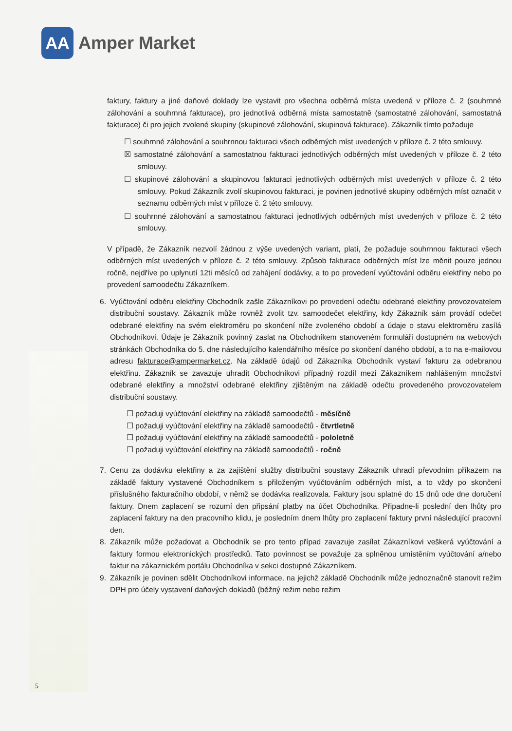AA
Amper Market
faktury, faktury a jiné daňové doklady lze vystavit pro všechna odběrná místa uvedená v příloze č. 2 (souhrnné zálohování a souhrnná fakturace), pro jednotlivá odběrná místa samostatně (samostatné zálohování, samostatná fakturace) či pro jejich zvolené skupiny (skupinové zálohování, skupinová fakturace). Zákazník tímto požaduje
☐ souhrnné zálohování a souhrnnou fakturaci všech odběrných míst uvedených v příloze č. 2 této smlouvy.
☒ samostatné zálohování a samostatnou fakturaci jednotlivých odběrných míst uvedených v příloze č. 2 této smlouvy.
☐ skupinové zálohování a skupinovou fakturaci jednotlivých odběrných míst uvedených v příloze č. 2 této smlouvy. Pokud Zákazník zvolí skupinovou fakturaci, je povinen jednotlivé skupiny odběrných míst označit v seznamu odběrných míst v příloze č. 2 této smlouvy.
☐ souhrnné zálohování a samostatnou fakturaci jednotlivých odběrných míst uvedených v příloze č. 2 této smlouvy.
V případě, že Zákazník nezvolí žádnou z výše uvedených variant, platí, že požaduje souhrnnou fakturaci všech odběrných míst uvedených v příloze č. 2 této smlouvy. Způsob fakturace odběrných míst lze měnit pouze jednou ročně, nejdříve po uplynutí 12ti měsíců od zahájení dodávky, a to po provedení vyúčtování odběru elektřiny nebo po provedení samoodečtu Zákazníkem.
6. Vyúčtování odběru elektřiny Obchodník zašle Zákazníkovi po provedení odečtu odebrané elektřiny provozovatelem distribuční soustavy. Zákazník může rovněž zvolit tzv. samoodečet elektřiny, kdy Zákazník sám provádí odečet odebrané elektřiny na svém elektroměru po skončení níže zvoleného období a údaje o stavu elektroměru zasílá Obchodníkovi. Údaje je Zákazník povinný zaslat na Obchodníkem stanoveném formuláři dostupném na webových stránkách Obchodníka do 5. dne následujícího kalendářního měsíce po skončení daného období, a to na e-mailovou adresu fakturace@ampermarket.cz. Na základě údajů od Zákazníka Obchodník vystaví fakturu za odebranou elektřinu. Zákazník se zavazuje uhradit Obchodníkovi případný rozdíl mezi Zákazníkem nahlášeným množství odebrané elektřiny a množství odebrané elektřiny zjištěným na základě odečtu provedeného provozovatelem distribuční soustavy.
☐ požaduji vyúčtování elektřiny na základě samoodečtů - měsíčně
☐ požaduji vyúčtování elektřiny na základě samoodečtů - čtvrtletně
☐ požaduji vyúčtování elektřiny na základě samoodečtů - pololetně
☐ požaduji vyúčtování elektřiny na základě samoodečtů - ročně
7. Cenu za dodávku elektřiny a za zajištění služby distribuční soustavy Zákazník uhradí převodním příkazem na základě faktury vystavené Obchodníkem s přiloženým vyúčtováním odběrných míst, a to vždy po skončení příslušného fakturačního období, v němž se dodávka realizovala. Faktury jsou splatné do 15 dnů ode dne doručení faktury. Dnem zaplacení se rozumí den připsání platby na účet Obchodníka. Připadne-li poslední den lhůty pro zaplacení faktury na den pracovního klidu, je posledním dnem lhůty pro zaplacení faktury první následující pracovní den.
8. Zákazník může požadovat a Obchodník se pro tento případ zavazuje zasílat Zákazníkovi veškerá vyúčtování a faktury formou elektronických prostředků. Tato povinnost se považuje za splněnou umístěním vyúčtování a/nebo faktur na zákaznickém portálu Obchodníka v sekci dostupné Zákazníkem.
9. Zákazník je povinen sdělit Obchodníkovi informace, na jejichž základě Obchodník může jednoznačně stanovit režim DPH pro účely vystavení daňových dokladů (běžný režim nebo režim
5